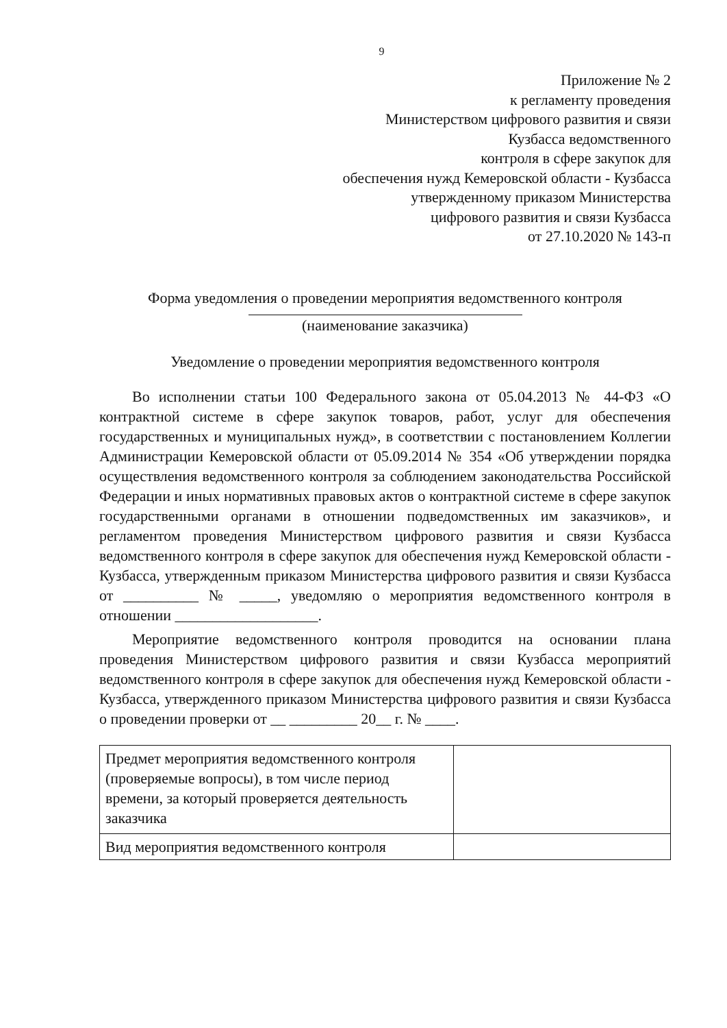9
Приложение № 2
к регламенту проведения
Министерством цифрового развития и связи
Кузбасса ведомственного
контроля в сфере закупок для
обеспечения нужд Кемеровской области - Кузбасса
утвержденному приказом Министерства
цифрового развития и связи Кузбасса
от 27.10.2020 № 143-п
Форма уведомления о проведении мероприятия ведомственного контроля
(наименование заказчика)
Уведомление о проведении мероприятия ведомственного контроля
Во исполнении статьи 100 Федерального закона от 05.04.2013 № 44-ФЗ «О контрактной системе в сфере закупок товаров, работ, услуг для обеспечения государственных и муниципальных нужд», в соответствии с постановлением Коллегии Администрации Кемеровской области от 05.09.2014 № 354 «Об утверждении порядка осуществления ведомственного контроля за соблюдением законодательства Российской Федерации и иных нормативных правовых актов о контрактной системе в сфере закупок государственными органами в отношении подведомственных им заказчиков», и регламентом проведения Министерством цифрового развития и связи Кузбасса ведомственного контроля в сфере закупок для обеспечения нужд Кемеровской области - Кузбасса, утвержденным приказом Министерства цифрового развития и связи Кузбасса от __________ № _____, уведомляю о мероприятия ведомственного контроля в отношении ___________________.
Мероприятие ведомственного контроля проводится на основании плана проведения Министерством цифрового развития и связи Кузбасса мероприятий ведомственного контроля в сфере закупок для обеспечения нужд Кемеровской области - Кузбасса, утвержденного приказом Министерства цифрового развития и связи Кузбасса о проведении проверки от __ _________ 20__ г. № ____.
| Предмет мероприятия ведомственного контроля (проверяемые вопросы), в том числе период времени, за который проверяется деятельность заказчика | |
| Вид мероприятия ведомственного контроля | |